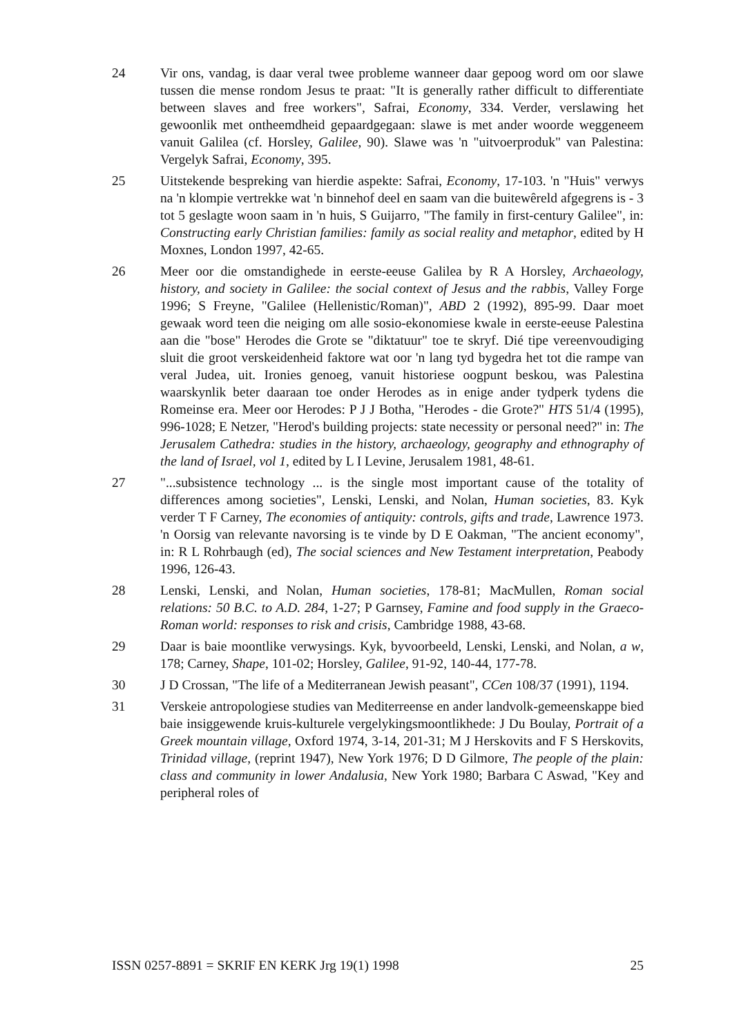24 Vir ons, vandag, is daar veral twee probleme wanneer daar gepoog word om oor slawe tussen die mense rondom Jesus te praat: "It is generally rather difficult to differentiate between slaves and free workers", Safrai, Economy, 334. Verder, verslawing het gewoonlik met ontheemdheid gepaardgegaan: slawe is met ander woorde weggeneem vanuit Galilea (cf. Horsley, Galilee, 90). Slawe was 'n "uitvoerproduk" van Palestina: Vergelyk Safrai, Economy, 395.
25 Uitstekende bespreking van hierdie aspekte: Safrai, Economy, 17-103. 'n "Huis" verwys na 'n klompie vertrekke wat 'n binnehof deel en saam van die buitewêreld afgegrens is - 3 tot 5 geslagte woon saam in 'n huis, S Guijarro, "The family in first-century Galilee", in: Constructing early Christian families: family as social reality and metaphor, edited by H Moxnes, London 1997, 42-65.
26 Meer oor die omstandighede in eerste-eeuse Galilea by R A Horsley, Archaeology, history, and society in Galilee: the social context of Jesus and the rabbis, Valley Forge 1996; S Freyne, "Galilee (Hellenistic/Roman)", ABD 2 (1992), 895-99. Daar moet gewaak word teen die neiging om alle sosio-ekonomiese kwale in eerste-eeuse Palestina aan die "bose" Herodes die Grote se "diktatuur" toe te skryf. Dié tipe vereenvoudiging sluit die groot verskeidenheid faktore wat oor 'n lang tyd bygedra het tot die rampe van veral Judea, uit. Ironies genoeg, vanuit historiese oogpunt beskou, was Palestina waarskynlik beter daaraan toe onder Herodes as in enige ander tydperk tydens die Romeinse era. Meer oor Herodes: P J J Botha, "Herodes - die Grote?" HTS 51/4 (1995), 996-1028; E Netzer, "Herod's building projects: state necessity or personal need?" in: The Jerusalem Cathedra: studies in the history, archaeology, geography and ethnography of the land of Israel, vol 1, edited by L I Levine, Jerusalem 1981, 48-61.
27 "...subsistence technology ... is the single most important cause of the totality of differences among societies", Lenski, Lenski, and Nolan, Human societies, 83. Kyk verder T F Carney, The economies of antiquity: controls, gifts and trade, Lawrence 1973. 'n Oorsig van relevante navorsing is te vinde by D E Oakman, "The ancient economy", in: R L Rohrbaugh (ed), The social sciences and New Testament interpretation, Peabody 1996, 126-43.
28 Lenski, Lenski, and Nolan, Human societies, 178-81; MacMullen, Roman social relations: 50 B.C. to A.D. 284, 1-27; P Garnsey, Famine and food supply in the Graeco-Roman world: responses to risk and crisis, Cambridge 1988, 43-68.
29 Daar is baie moontlike verwysings. Kyk, byvoorbeeld, Lenski, Lenski, and Nolan, a w, 178; Carney, Shape, 101-02; Horsley, Galilee, 91-92, 140-44, 177-78.
30 J D Crossan, "The life of a Mediterranean Jewish peasant", CCen 108/37 (1991), 1194.
31 Verskeie antropologiese studies van Mediterreense en ander landvolk-gemeenskappe bied baie insiggewende kruis-kulturele vergelykingsmoontlikhede: J Du Boulay, Portrait of a Greek mountain village, Oxford 1974, 3-14, 201-31; M J Herskovits and F S Herskovits, Trinidad village, (reprint 1947), New York 1976; D D Gilmore, The people of the plain: class and community in lower Andalusia, New York 1980; Barbara C Aswad, "Key and peripheral roles of
ISSN 0257-8891 = SKRIF EN KERK Jrg 19(1) 1998 25